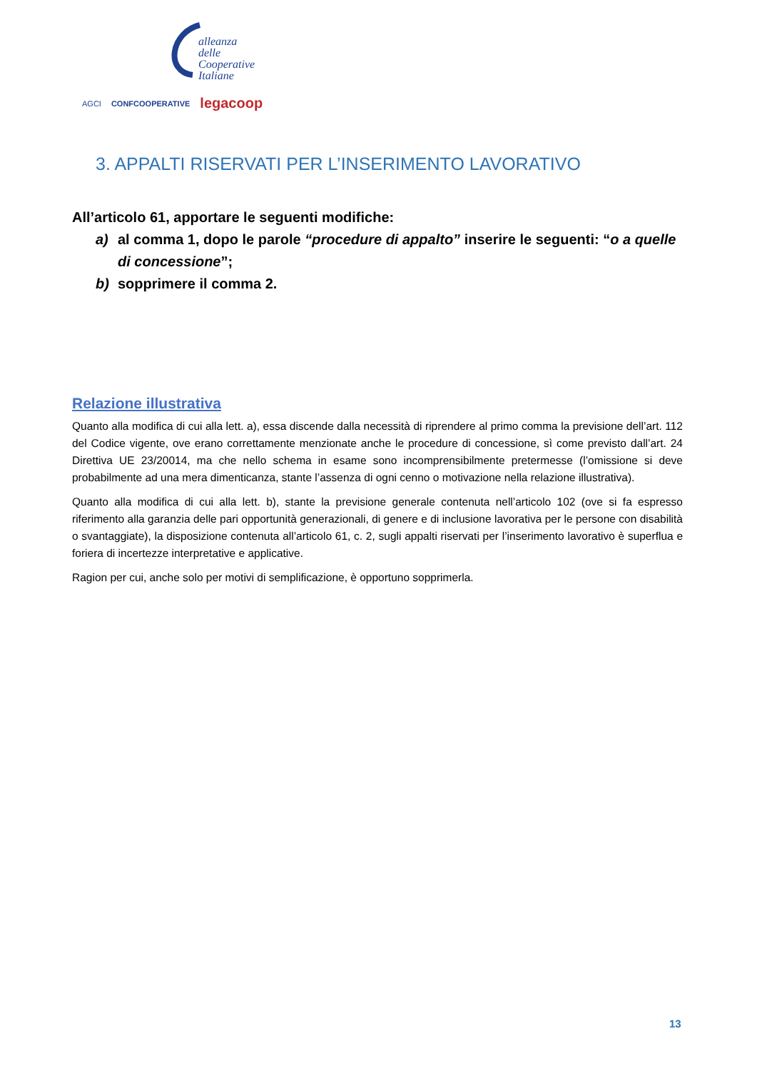alleanza delle
Cooperative
Italiane
AGCI CONFCOOPERATIVE legacoop
3. APPALTI RISERVATI PER L’INSERIMENTO LAVORATIVO
All’articolo 61, apportare le seguenti modifiche:
a) al comma 1, dopo le parole “procedure di appalto” inserire le seguenti: “o a quelle di concessione”;
b) sopprimere il comma 2.
Relazione illustrativa
Quanto alla modifica di cui alla lett. a), essa discende dalla necessità di riprendere al primo comma la previsione dell’art. 112 del Codice vigente, ove erano correttamente menzionate anche le procedure di concessione, sì come previsto dall’art. 24 Direttiva UE 23/20014, ma che nello schema in esame sono incomprensibilmente pretermesse (l’omissione si deve probabilmente ad una mera dimenticanza, stante l’assenza di ogni cenno o motivazione nella relazione illustrativa).
Quanto alla modifica di cui alla lett. b), stante la previsione generale contenuta nell’articolo 102 (ove si fa espresso riferimento alla garanzia delle pari opportunità generazionali, di genere e di inclusione lavorativa per le persone con disabilità o svantaggiate), la disposizione contenuta all’articolo 61, c. 2, sugli appalti riservati per l’inserimento lavorativo è superflua e foriera di incertezze interpretative e applicative.
Ragion per cui, anche solo per motivi di semplificazione, è opportuno sopprimerla.
13